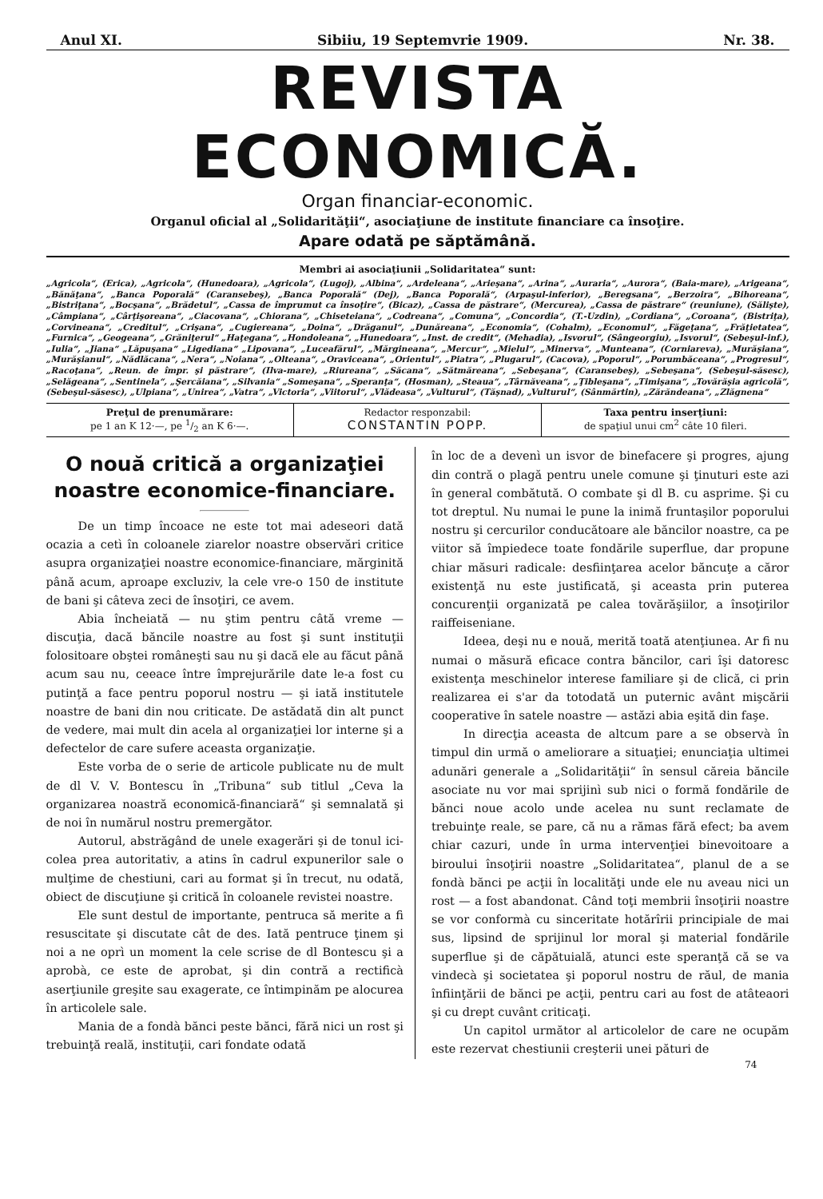Anul XI. Sibiiu, 19 Septemvrie 1909. Nr. 38.
REVISTA ECONOMICĂ.
Organ financiar-economic.
Organul oficial al „Solidarităţii“, asociaţiune de institute financiare ca însoţire.
Apare odată pe săptămână.
Membri ai asociaţiunii „Solidaritatea“ sunt:
„Agricola“, (Erica), „Agricola“, (Hunedoara), „Agricola“, (Lugoj), „Albina“, „Ardeleana“, „Arieşana“, „Arina“, „Auraria“, „Aurora“, (Baia-mare), „Arigeana“, „Bănăţana“, „Banca Poporală“ (Caransebeş), „Banca Poporală“ (Dej), „Banca Poporală“, (Arpaşul-inferior), „Beregsana“, „Berzoira“, „Bihoreana“, „Bistriţana“, „Bocşana“, „Brădetul“, „Cassa de împrumut ca însoţire“, (Bicaz), „Cassa de păstrare“, (Mercurea), „Cassa de păstrare“ (reuniune), (Sălişte), „Câmpiana“, „Cârţişoreana“, „Ciacovana“, „Chiorana“, „Chiseteiana“, „Codreana“, „Comuna“, „Concordia“, (T.-Uzdin), „Cordiana“, „Coroana“, (Bistriţa), „Corvineana“, „Creditul“, „Crişana“, „Cugiereana“, „Doina“, „Drăganul“, „Dunăreana“, „Economia“, (Cohalm), „Economul“, „Făgeţana“, „Frăţietatea“, „Furnica“, „Geogeana“, „Grăniţerul“ „Haţegana“, „Hondoleana“, „Hunedoara“, „Inst. de credit“, (Mehadia), „Isvorul“, (Sângeorgiu), „Isvorul“, (Sebeşul-inf.), „Iulia“, „Jiana“ „Lăpuşana“ „Ligediana“ „Lipovana“, „Luceafărul“, „Mărgineana“, „Mercur“, „Mielul“, „Minerva“, „Munteana“, (Corniareva), „Murăşiana“, „Murăşianul“, „Nădlăcana“, „Nera“, „Noiana“, „Olteana“, „Oraviceana“, „Orientul“, „Piatra“, „Plugarul“, (Cacova), „Poporul“, „Porumbăceana“, „Progresul“, „Racoţana“, „Reun. de împr. şi păstrare“, (Ilva-mare), „Riureana“, „Săcana“, „Sătmăreana“, „Sebeşana“, (Caransebeş), „Sebeşana“, (Sebeşul-săsesc), „Selăgeana“, „Sentinela“, „Şercăiana“, „Silvania“ „Someşana“, „Speranţa“, (Hosman), „Steaua“, „Târnăveana“, „Ţibleşana“, „Timişana“, „Tovărăşia agricolă“, (Sebeşul-săsesc), „Ulpiana“, „Unirea“, „Vatra“, „Victoria“, „Viitorul“, „Vlădeasa“, „Vulturul“, (Tăşnad), „Vulturul“, (Sânmărtin), „Zărăndeana“, „Zlăgnena“
Preţul de prenumărare:
pe 1 an K 12·—, pe 1/2 an K 6·—.
Redactor responzabil:
CONSTANTIN POPP.
Taxa pentru inserţiuni:
de spaţiul unui cm<sup>2</sup> câte 10 fileri.
O nouă critică a organizaţiei noastre economice-financiare.
De un timp încoace ne este tot mai adeseori dată ocazia a cetì în coloanele ziarelor noastre observări critice asupra organizaţiei noastre economice-financiare, mărginită până acum, aproape excluziv, la cele vre-o 150 de institute de bani şi câteva zeci de însoţiri, ce avem.
Abia încheiată — nu ştim pentru câtă vreme — discuţia, dacă băncile noastre au fost şi sunt instituţii folositoare obştei româneşti sau nu şi dacă ele au făcut până acum sau nu, ceeace între împrejurările date le-a fost cu putinţă a face pentru poporul nostru — şi iată institutele noastre de bani din nou criticate. De astădată din alt punct de vedere, mai mult din acela al organizaţiei lor interne şi a defectelor de care sufere aceasta organizaţie.
Este vorba de o serie de articole publicate nu de mult de dl V. V. Bontescu în „Tribuna“ sub titlul „Ceva la organizarea noastră economică-financiară“ şi semnalată şi de noi în numărul nostru premergător.
Autorul, abstrăgând de unele exagerări şi de tonul ici-colea prea autoritativ, a atins în cadrul expunerilor sale o mulţime de chestiuni, cari au format şi în trecut, nu odată, obiect de discuţiune şi critică în coloanele revistei noastre.
Ele sunt destul de importante, pentruca să merite a fi resuscitate şi discutate cât de des. Iată pentruce ţinem şi noi a ne oprì un moment la cele scrise de dl Bontescu şi a aprobà, ce este de aprobat, şi din contră a rectificà aserţiunile greşite sau exagerate, ce întimpinăm pe alocurea în articolele sale.
Mania de a fondà bănci peste bănci, fără nici un rost şi trebuinţă reală, instituţii, cari fondate odată
în loc de a devenì un isvor de binefacere şi progres, ajung din contră o plagă pentru unele comune şi ţinuturi este azi în general combătută. O combate şi dl B. cu asprime. Şi cu tot dreptul. Nu numai le pune la inimă fruntaşilor poporului nostru şi cercurilor conducătoare ale băncilor noastre, ca pe viitor să împiedece toate fondările superflue, dar propune chiar măsuri radicale: desfiinţarea acelor băncuţe a căror existenţă nu este justificată, şi aceasta prin puterea concurenţii organizată pe calea tovărăşiilor, a însoţirilor raiffeiseniane.
Ideea, deşi nu e nouă, merită toată atenţiunea. Ar fi nu numai o măsură eficace contra băncilor, cari îşi datoresc existenţa meschinelor interese familiare şi de clică, ci prin realizarea ei s'ar da totodată un puternic avânt mişcării cooperative în satele noastre — astăzi abia eşită din faşe.
In direcţia aceasta de altcum pare a se observà în timpul din urmă o ameliorare a situaţiei; enunciaţia ultimei adunări generale a „Solidarităţii“ în sensul căreia băncile asociate nu vor mai sprijinì sub nici o formă fondările de bănci noue acolo unde acelea nu sunt reclamate de trebuinţe reale, se pare, că nu a rămas fără efect; ba avem chiar cazuri, unde în urma intervenţiei binevoitoare a biroului însoţirii noastre „Solidaritatea“, planul de a se fondà bănci pe acţii în localităţi unde ele nu aveau nici un rost — a fost abandonat. Când toţi membrii însoţirii noastre se vor conformà cu sinceritate hotărîrii principiale de mai sus, lipsind de sprijinul lor moral şi material fondările superflue şi de căpătuială, atunci este speranţă că se va vindecà şi societatea şi poporul nostru de răul, de mania înfiinţării de bănci pe acţii, pentru cari au fost de atâteaori şi cu drept cuvânt criticaţi.
Un capitol următor al articolelor de care ne ocupăm este rezervat chestiunii creşterii unei pături de
74